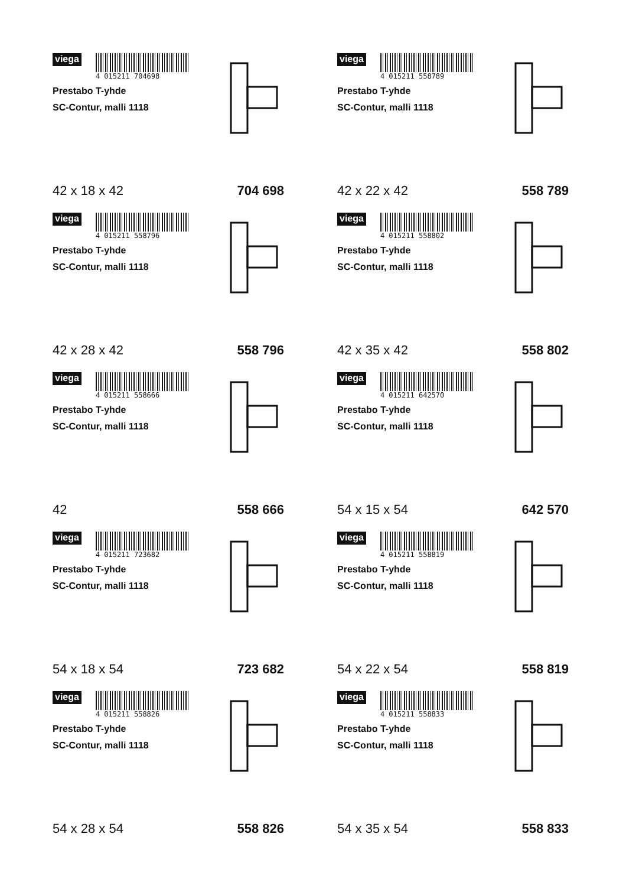viega
4 015211 704698
Prestabo T-yhde
SC-Contur, malli 1118
42 x 18 x 42 704 698
viega
4 015211 558789
Prestabo T-yhde
SC-Contur, malli 1118
42 x 22 x 42 558 789
viega
4 015211 558796
Prestabo T-yhde
SC-Contur, malli 1118
42 x 28 x 42 558 796
viega
4 015211 558802
Prestabo T-yhde
SC-Contur, malli 1118
42 x 35 x 42 558 802
viega
4 015211 558666
Prestabo T-yhde
SC-Contur, malli 1118
42 558 666
viega
4 015211 642570
Prestabo T-yhde
SC-Contur, malli 1118
54 x 15 x 54 642 570
viega
4 015211 723682
Prestabo T-yhde
SC-Contur, malli 1118
54 x 18 x 54 723 682
viega
4 015211 558819
Prestabo T-yhde
SC-Contur, malli 1118
54 x 22 x 54 558 819
viega
4 015211 558826
Prestabo T-yhde
SC-Contur, malli 1118
54 x 28 x 54 558 826
viega
4 015211 558833
Prestabo T-yhde
SC-Contur, malli 1118
54 x 35 x 54 558 833